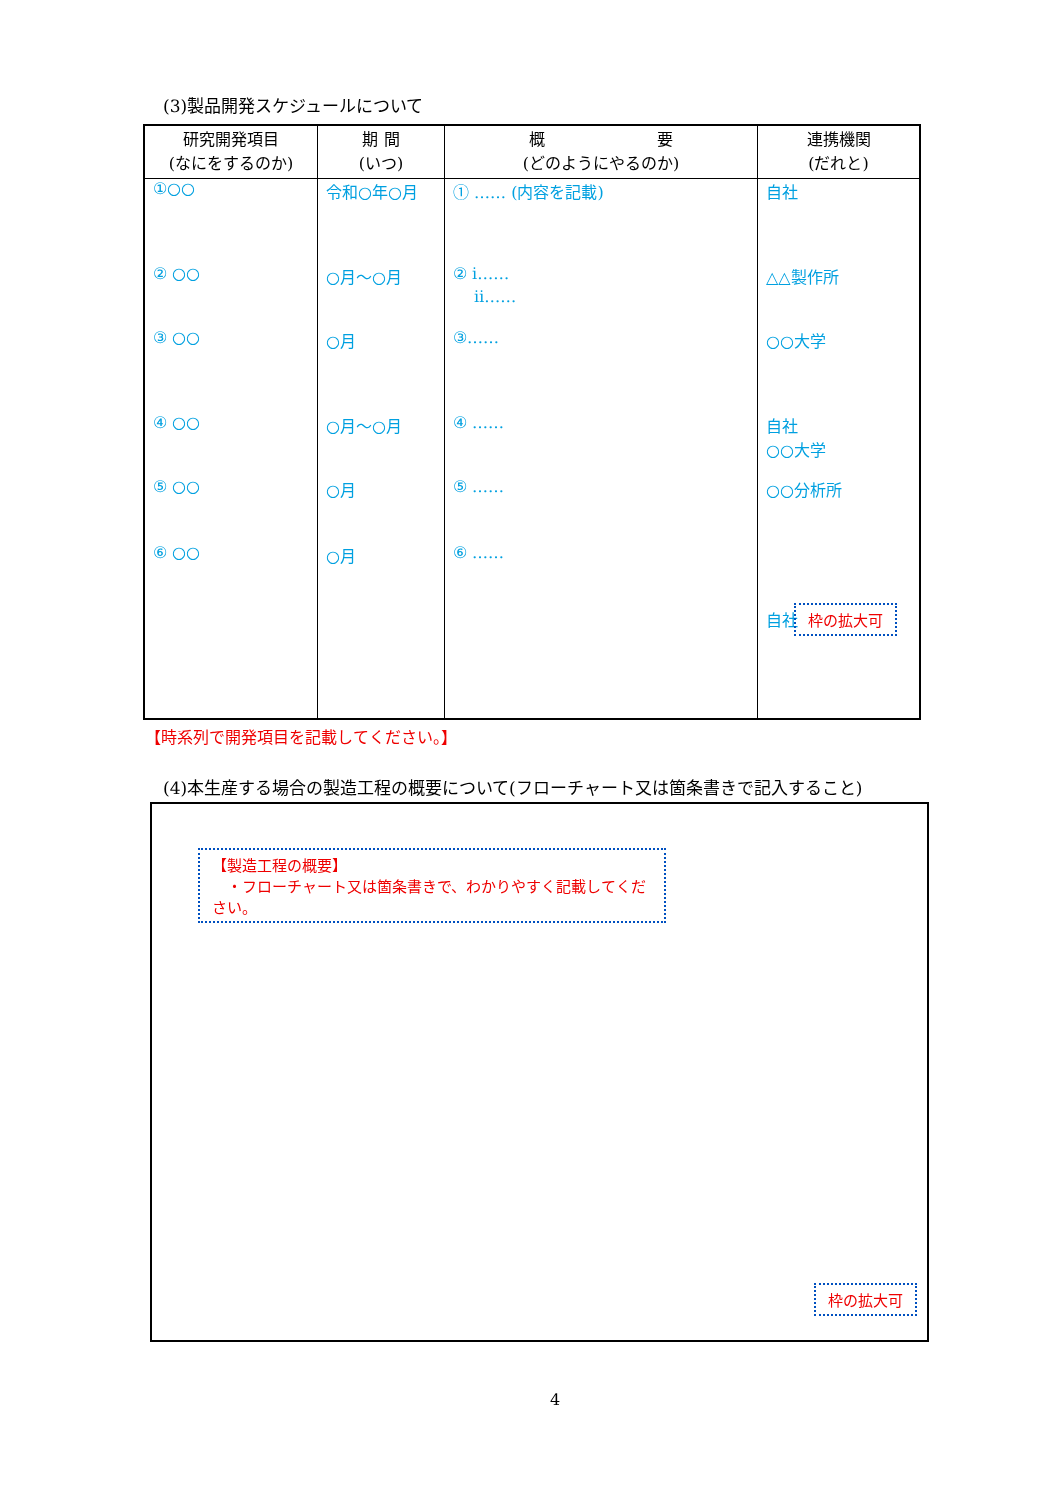(3)製品開発スケジュールについて
| 研究開発項目 (なにをするのか) | 期 間 (いつ) | 概 要 (どのようにやるのか) | 連携機関 (だれと) |
| --- | --- | --- | --- |
| ①○○ | 令和○年○月 | ① …… (内容を記載) | 自社 |
| ② ○○ | ○月～○月 | ② ⅰ…… ⅱ…… | △△製作所 |
| ③ ○○ | ○月 | ③…… | ○○大学 |
| ④ ○○ | ○月～○月 | ④ …… | 自社 ○○大学 |
| ⑤ ○○ | ○月 | ⑤ …… | ○○分析所 |
| ⑥ ○○ | ○月 | ⑥ …… | 自社 枠の拡大可 |
【時系列で開発項目を記載してください。】
(4)本生産する場合の製造工程の概要について(フローチャート又は箇条書きで記入すること)
【製造工程の概要】
　・フローチャート又は箇条書きで、わかりやすく記載してください。
枠の拡大可
4